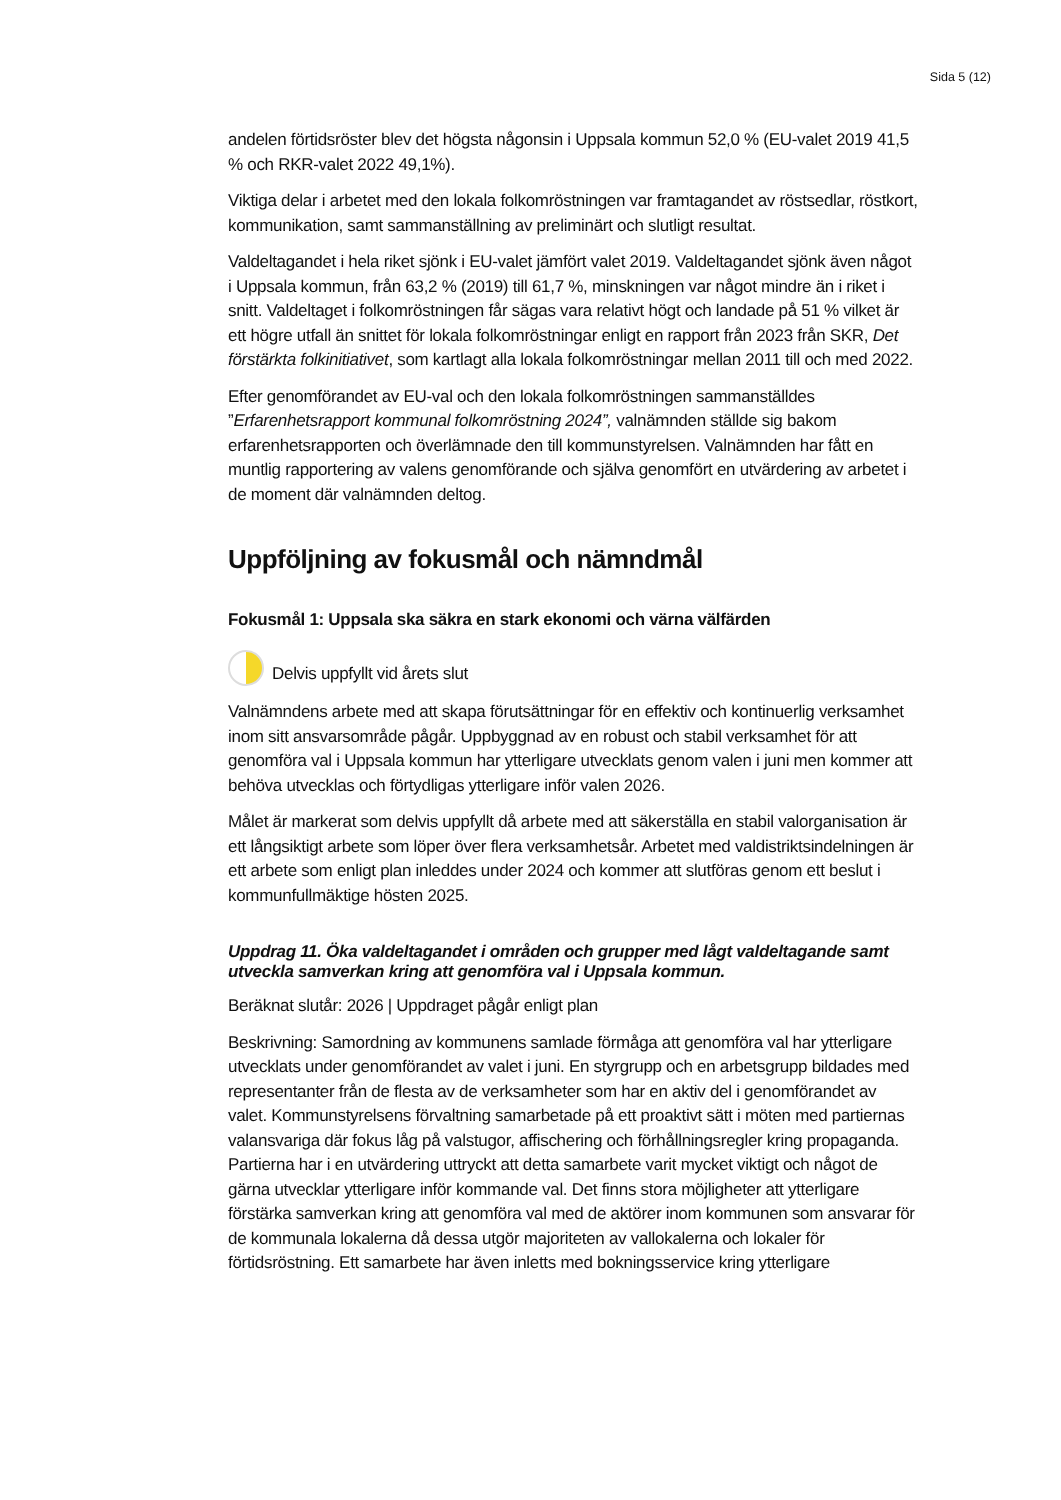Sida 5 (12)
andelen förtidsröster blev det högsta någonsin i Uppsala kommun 52,0 % (EU-valet 2019 41,5 % och RKR-valet 2022 49,1%).
Viktiga delar i arbetet med den lokala folkomröstningen var framtagandet av röstsedlar, röstkort, kommunikation, samt sammanställning av preliminärt och slutligt resultat.
Valdeltagandet i hela riket sjönk i EU-valet jämfört valet 2019. Valdeltagandet sjönk även något i Uppsala kommun, från 63,2 % (2019) till 61,7 %, minskningen var något mindre än i riket i snitt. Valdeltaget i folkomröstningen får sägas vara relativt högt och landade på 51 % vilket är ett högre utfall än snittet för lokala folkomröstningar enligt en rapport från 2023 från SKR, Det förstärkta folkinitiativet, som kartlagt alla lokala folkomröstningar mellan 2011 till och med 2022.
Efter genomförandet av EU-val och den lokala folkomröstningen sammanställdes ”Erfarenhetsrapport kommunal folkomröstning 2024”, valnämnden ställde sig bakom erfarenhetsrapporten och överlämnade den till kommunstyrelsen. Valnämnden har fått en muntlig rapportering av valens genomförande och själva genomfört en utvärdering av arbetet i de moment där valnämnden deltog.
Uppföljning av fokusmål och nämndmål
Fokusmål 1: Uppsala ska säkra en stark ekonomi och värna välfärden
Delvis uppfyllt vid årets slut
Valnämndens arbete med att skapa förutsättningar för en effektiv och kontinuerlig verksamhet inom sitt ansvarsområde pågår. Uppbyggnad av en robust och stabil verksamhet för att genomföra val i Uppsala kommun har ytterligare utvecklats genom valen i juni men kommer att behöva utvecklas och förtydligas ytterligare inför valen 2026.
Målet är markerat som delvis uppfyllt då arbete med att säkerställa en stabil valorganisation är ett långsiktigt arbete som löper över flera verksamhetsår. Arbetet med valdistriktsindelningen är ett arbete som enligt plan inleddes under 2024 och kommer att slutföras genom ett beslut i kommunfullmäktige hösten 2025.
Uppdrag 11. Öka valdeltagandet i områden och grupper med lågt valdeltagande samt utveckla samverkan kring att genomföra val i Uppsala kommun.
Beräknat slutår: 2026 | Uppdraget pågår enligt plan
Beskrivning: Samordning av kommunens samlade förmåga att genomföra val har ytterligare utvecklats under genomförandet av valet i juni. En styrgrupp och en arbetsgrupp bildades med representanter från de flesta av de verksamheter som har en aktiv del i genomförandet av valet. Kommunstyrelsens förvaltning samarbetade på ett proaktivt sätt i möten med partiernas valansvariga där fokus låg på valstugor, affischering och förhållningsregler kring propaganda. Partierna har i en utvärdering uttryckt att detta samarbete varit mycket viktigt och något de gärna utvecklar ytterligare inför kommande val. Det finns stora möjligheter att ytterligare förstärka samverkan kring att genomföra val med de aktörer inom kommunen som ansvarar för de kommunala lokalerna då dessa utgör majoriteten av vallokalerna och lokaler för förtidsröstning. Ett samarbete har även inletts med bokningsservice kring ytterligare